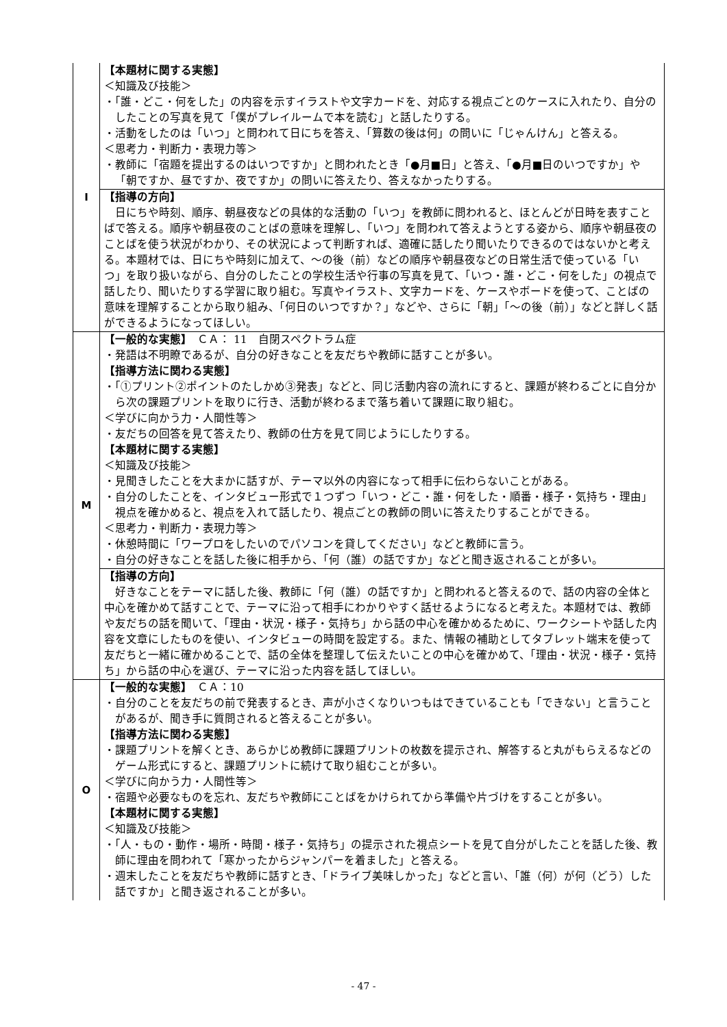| I | 【本題材に関する実態】 ＜知識及び技能＞ ・「誰・どこ・何をした」の内容を示すイラストや文字カードを、対応する視点ごとのケースに入れたり、自分のしたことの写真を見て「僕がプレイルームで本を読む」と話したりする。 ・活動をしたのは「いつ」と問われて日にちを答え、「算数の後は何」の問いに「じゃんけん」と答える。 ＜思考力・判断力・表現力等＞ ・教師に「宿題を提出するのはいつですか」と問われたとき「●月■日」と答え、「●月■日のいつですか」や「朝ですか、昼ですか、夜ですか」の問いに答えたり、答えなかったりする。 |
| | 【指導の方向】 日にちや時刻、順序、朝昼夜などの具体的な活動の「いつ」を教師に問われると、ほとんどが日時を表すことばで答える。順序や朝昼夜のことばの意味を理解し、「いつ」を問われて答えようとする姿から、順序や朝昼夜のことばを使う状況がわかり、その状況によって判断すれば、適確に話したり聞いたりできるのではないかと考える。本題材では、日にちや時刻に加えて、～の後（前）などの順序や朝昼夜などの日常生活で使っている「いつ」を取り扱いながら、自分のしたことの学校生活や行事の写真を見て、「いつ・誰・どこ・何をした」の視点で話したり、聞いたりする学習に取り組む。写真やイラスト、文字カードを、ケースやボードを使って、ことばの意味を理解することから取り組み、「何日のいつですか？」などや、さらに「朝」「～の後（前）」などと詳しく話ができるようになってほしい。 |
| M | 【一般的な実態】 ＣＡ： 11 自閉スペクトラム症 ・発語は不明瞭であるが、自分の好きなことを友だちや教師に話すことが多い。 【指導方法に関わる実態】 ・「①プリント②ポイントのたしかめ③発表」などと、同じ活動内容の流れにすると、課題が終わるごとに自分から次の課題プリントを取りに行き、活動が終わるまで落ち着いて課題に取り組む。 ＜学びに向かう力・人間性等＞ ・友だちの回答を見て答えたり、教師の仕方を見て同じようにしたりする。 【本題材に関する実態】 ＜知識及び技能＞ ・見聞きしたことを大まかに話すが、テーマ以外の内容になって相手に伝わらないことがある。 ・自分のしたことを、インタビュー形式で１つずつ「いつ・どこ・誰・何をした・順番・様子・気持ち・理由」視点を確かめると、視点を入れて話したり、視点ごとの教師の問いに答えたりすることができる。 ＜思考力・判断力・表現力等＞ ・休憩時間に「ワープロをしたいのでパソコンを貸してください」などと教師に言う。 ・自分の好きなことを話した後に相手から、「何（誰）の話ですか」などと聞き返されることが多い。 |
| | 【指導の方向】 好きなことをテーマに話した後、教師に「何（誰）の話ですか」と問われると答えるので、話の内容の全体と中心を確かめて話すことで、テーマに沿って相手にわかりやすく話せるようになると考えた。本題材では、教師や友だちの話を聞いて、「理由・状況・様子・気持ち」から話の中心を確かめるために、ワークシートや話した内容を文章にしたものを使い、インタビューの時間を設定する。また、情報の補助としてタブレット端末を使って友だちと一緒に確かめることで、話の全体を整理して伝えたいことの中心を確かめて、「理由・状況・様子・気持ち」から話の中心を選び、テーマに沿った内容を話してほしい。 |
| O | 【一般的な実態】 ＣＡ：10 ・自分のことを友だちの前で発表するとき、声が小さくなりいつもはできていることも「できない」と言うことがあるが、聞き手に質問されると答えることが多い。 【指導方法に関わる実態】 ・課題プリントを解くとき、あらかじめ教師に課題プリントの枚数を提示され、解答すると丸がもらえるなどのゲーム形式にすると、課題プリントに続けて取り組むことが多い。 ＜学びに向かう力・人間性等＞ ・宿題や必要なものを忘れ、友だちや教師にことばをかけられてから準備や片づけをすることが多い。 【本題材に関する実態】 ＜知識及び技能＞ ・「人・もの・動作・場所・時間・様子・気持ち」の提示された視点シートを見て自分がしたことを話した後、教師に理由を問われて「寒かったからジャンパーを着ました」と答える。 ・週末したことを友だちや教師に話すとき、「ドライブ美味しかった」などと言い、「誰（何）が何（どう）した話ですか」と聞き返されることが多い。 |
- 47 -